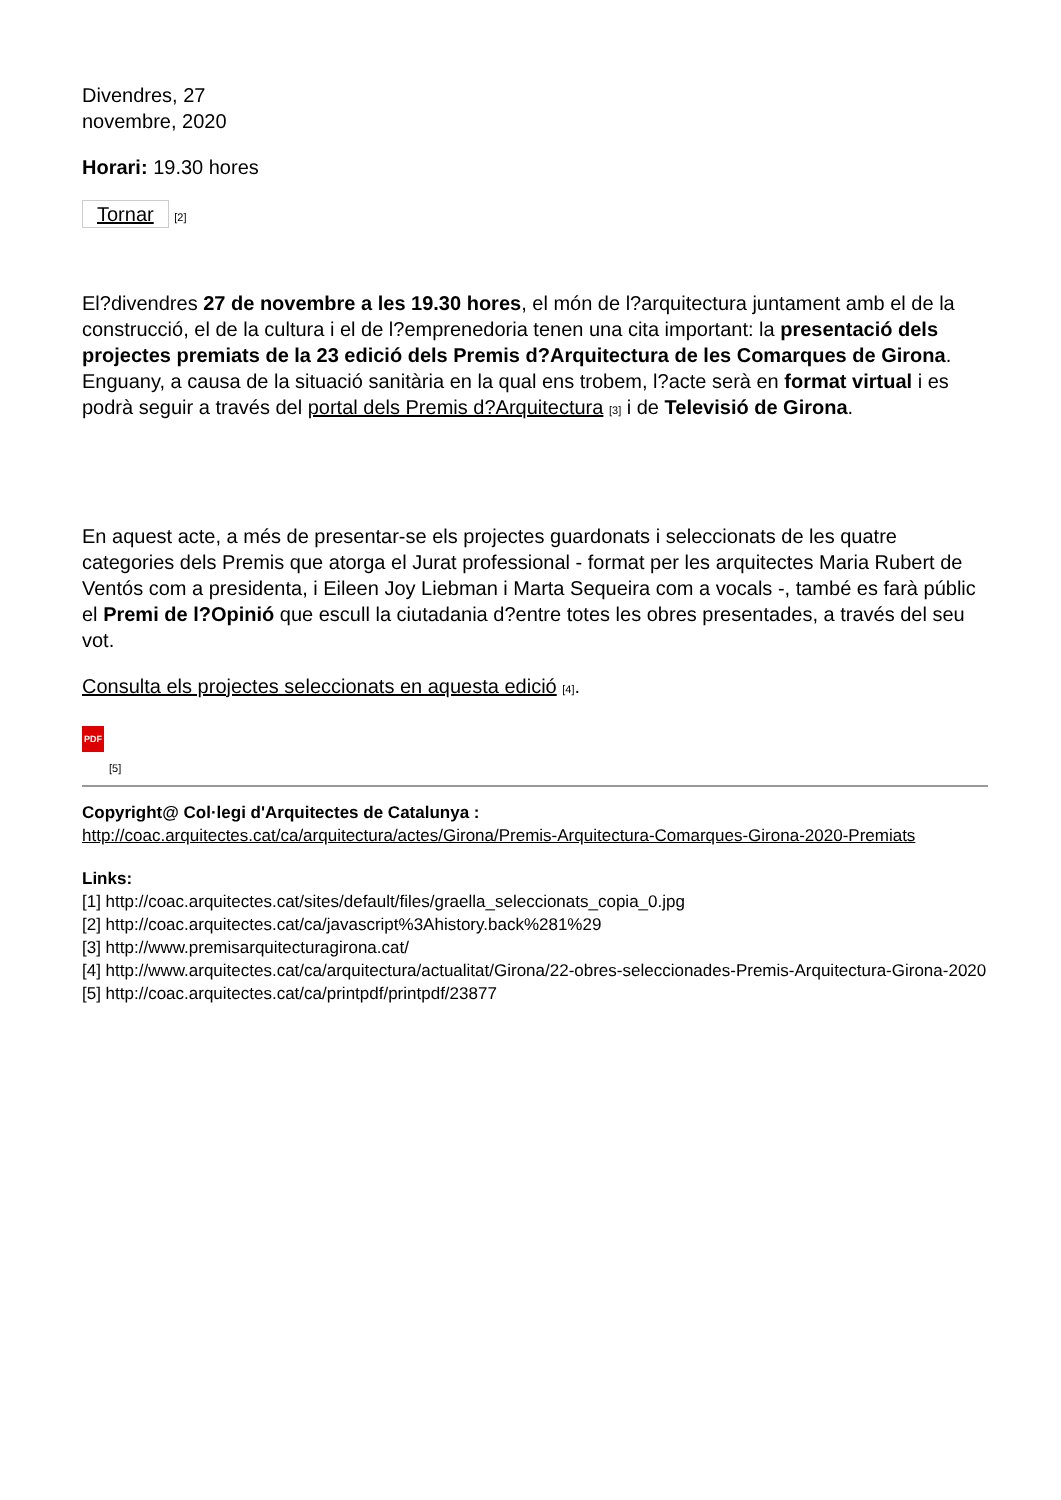Divendres, 27
novembre, 2020
Horari: 19.30 hores
Tornar [2]
El?divendres 27 de novembre a les 19.30 hores, el món de l?arquitectura juntament amb el de la construcció, el de la cultura i el de l?emprenedoria tenen una cita important: la presentació dels projectes premiats de la 23 edició dels Premis d?Arquitectura de les Comarques de Girona. Enguany, a causa de la situació sanitària en la qual ens trobem, l?acte serà en format virtual i es podrà seguir a través del portal dels Premis d?Arquitectura [3] i de Televisió de Girona.
En aquest acte, a més de presentar-se els projectes guardonats i seleccionats de les quatre categories dels Premis que atorga el Jurat professional - format per les arquitectes Maria Rubert de Ventós com a presidenta, i Eileen Joy Liebman i Marta Sequeira com a vocals -, també es farà públic el Premi de l?Opinió que escull la ciutadania d?entre totes les obres presentades, a través del seu vot.
Consulta els projectes seleccionats en aquesta edició [4].
PDF
[5]
Copyright@ Col·legi d'Arquitectes de Catalunya :
http://coac.arquitectes.cat/ca/arquitectura/actes/Girona/Premis-Arquitectura-Comarques-Girona-2020-Premiats
Links:
[1] http://coac.arquitectes.cat/sites/default/files/graella_seleccionats_copia_0.jpg
[2] http://coac.arquitectes.cat/ca/javascript%3Ahistory.back%281%29
[3] http://www.premisarquitecturagirona.cat/
[4] http://www.arquitectes.cat/ca/arquitectura/actualitat/Girona/22-obres-seleccionades-Premis-Arquitectura-Girona-2020
[5] http://coac.arquitectes.cat/ca/printpdf/printpdf/23877